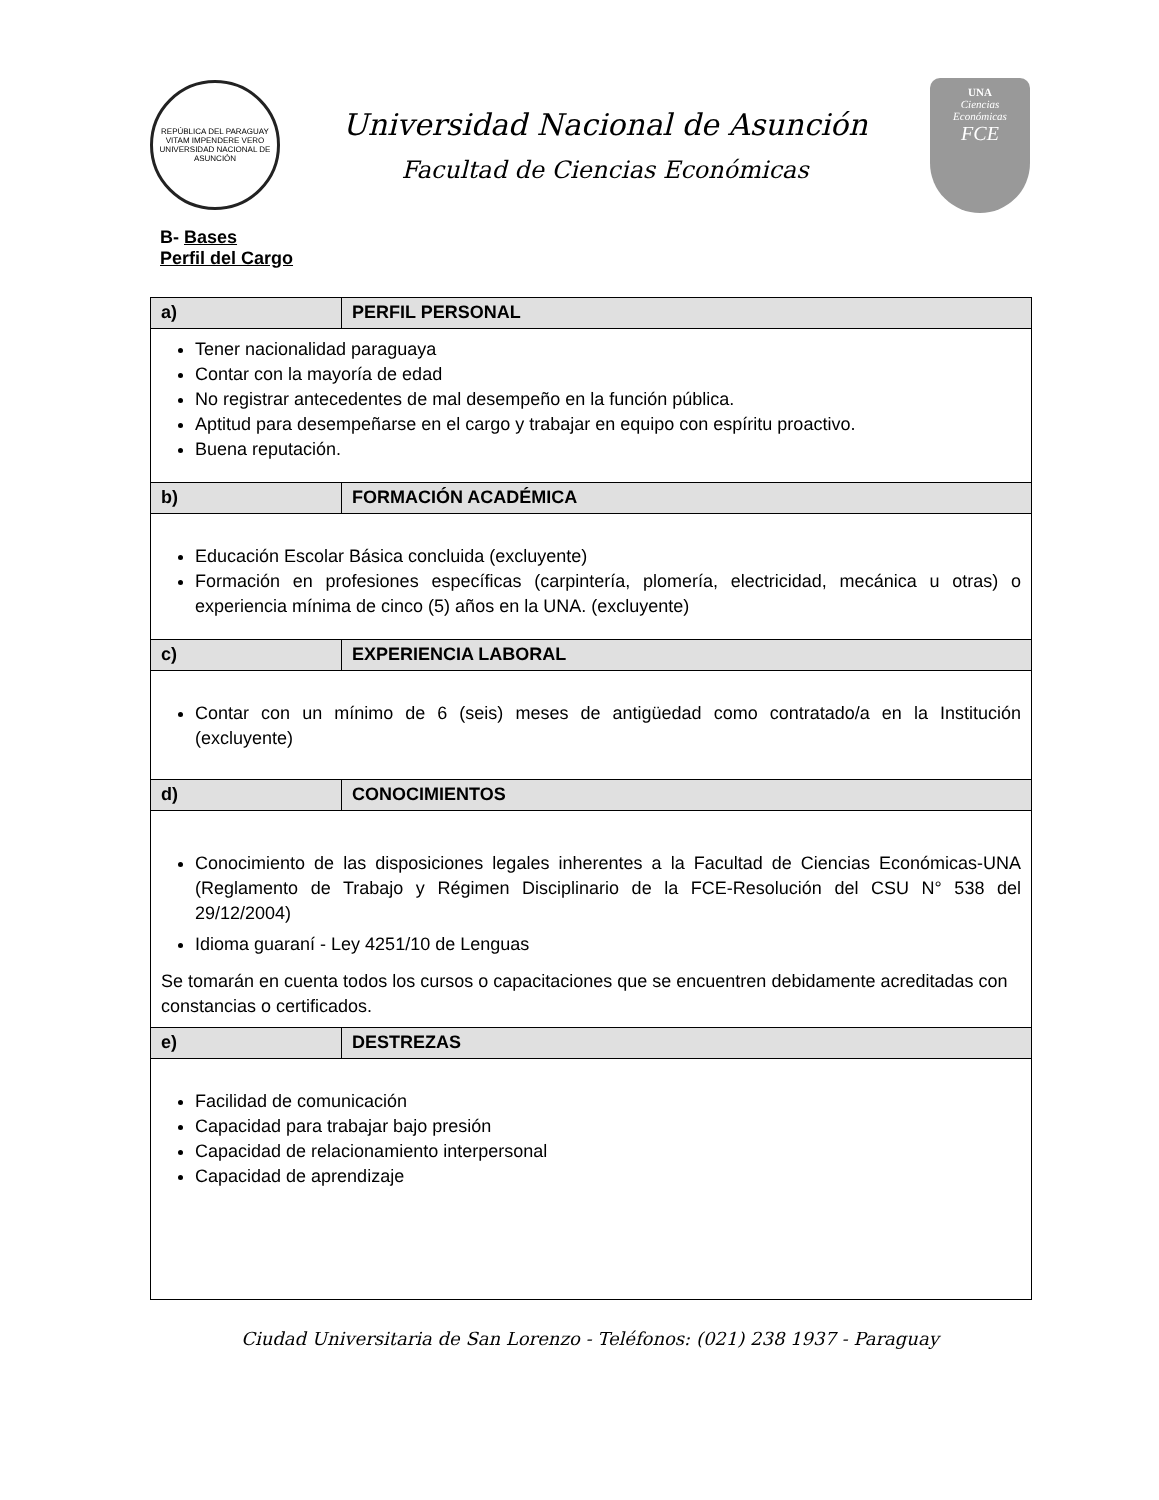REPÚBLICA DEL PARAGUAY
VITAM IMPENDERE VERO
UNIVERSIDAD NACIONAL DE ASUNCIÓN
Universidad Nacional de Asunción
Facultad de Ciencias Económicas
UNA
Ciencias
Económicas
FCE
B- Bases
Perfil del Cargo
| a) | PERFIL PERSONAL |
| Tener nacionalidad paraguaya Contar con la mayoría de edad No registrar antecedentes de mal desempeño en la función pública. Aptitud para desempeñarse en el cargo y trabajar en equipo con espíritu proactivo. Buena reputación. | |
| b) | FORMACIÓN ACADÉMICA |
| Educación Escolar Básica concluida (excluyente) Formación en profesiones específicas (carpintería, plomería, electricidad, mecánica u otras) o experiencia mínima de cinco (5) años en la UNA. (excluyente) | |
| c) | EXPERIENCIA LABORAL |
| Contar con un mínimo de 6 (seis) meses de antigüedad como contratado/a en la Institución (excluyente) | |
| d) | CONOCIMIENTOS |
| Conocimiento de las disposiciones legales inherentes a la Facultad de Ciencias Económicas-UNA (Reglamento de Trabajo y Régimen Disciplinario de la FCE-Resolución del CSU N° 538 del 29/12/2004) Idioma guaraní - Ley 4251/10 de Lenguas Se tomarán en cuenta todos los cursos o capacitaciones que se encuentren debidamente acreditadas con constancias o certificados. | |
| e) | DESTREZAS |
| Facilidad de comunicación Capacidad para trabajar bajo presión Capacidad de relacionamiento interpersonal Capacidad de aprendizaje | |
Ciudad Universitaria de San Lorenzo - Teléfonos: (021) 238 1937 - Paraguay